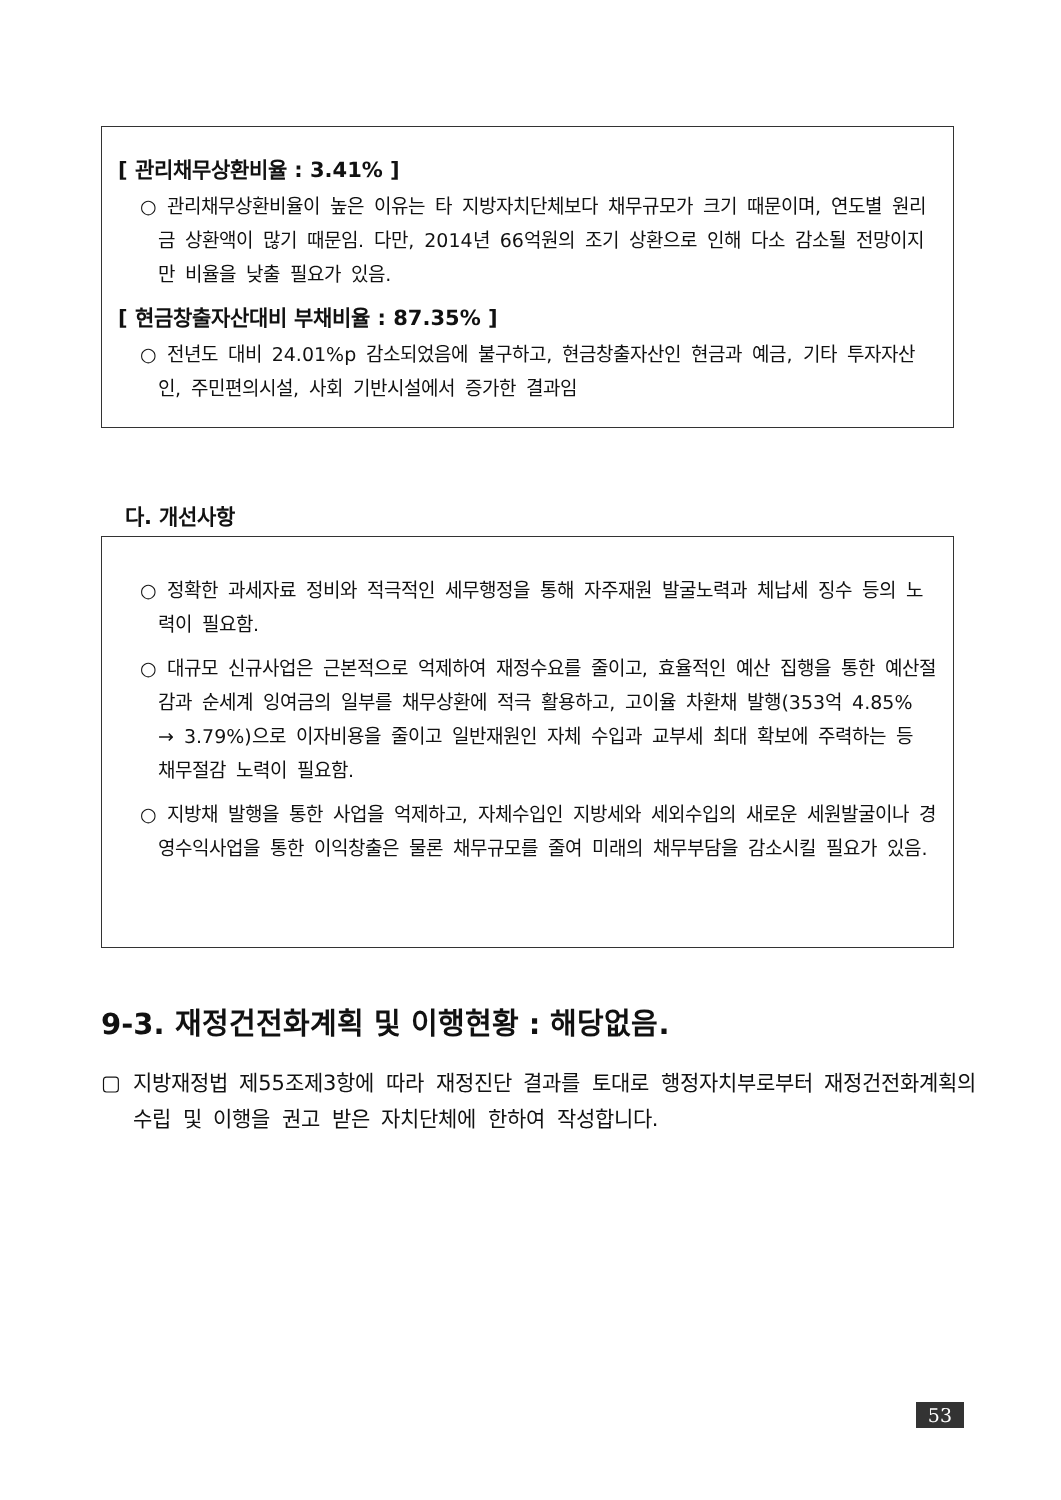[ 관리채무상환비율 : 3.41% ]
○ 관리채무상환비율이 높은 이유는 타 지방자치단체보다 채무규모가 크기 때문이며, 연도별 원리금 상환액이 많기 때문임. 다만, 2014년 66억원의 조기 상환으로 인해 다소 감소될 전망이지만 비율을 낮출 필요가 있음.
[ 현금창출자산대비 부채비율 : 87.35% ]
○ 전년도 대비 24.01%p 감소되었음에 불구하고, 현금창출자산인 현금과 예금, 기타 투자자산인, 주민편의시설, 사회 기반시설에서 증가한 결과임
다. 개선사항
○ 정확한 과세자료 정비와 적극적인 세무행정을 통해 자주재원 발굴노력과 체납세 징수 등의 노력이 필요함.
○ 대규모 신규사업은 근본적으로 억제하여 재정수요를 줄이고, 효율적인 예산 집행을 통한 예산절감과 순세계 잉여금의 일부를 채무상환에 적극 활용하고, 고이율 차환채 발행(353억 4.85% → 3.79%)으로 이자비용을 줄이고 일반재원인 자체 수입과 교부세 최대 확보에 주력하는 등 채무절감 노력이 필요함.
○ 지방채 발행을 통한 사업을 억제하고, 자체수입인 지방세와 세외수입의 새로운 세원발굴이나 경영수익사업을 통한 이익창출은 물론 채무규모를 줄여 미래의 채무부담을 감소시킬 필요가 있음.
9-3. 재정건전화계획 및 이행현황 : 해당없음.
▢ 지방재정법 제55조제3항에 따라 재정진단 결과를 토대로 행정자치부로부터 재정건전화계획의 수립 및 이행을 권고 받은 자치단체에 한하여 작성합니다.
53